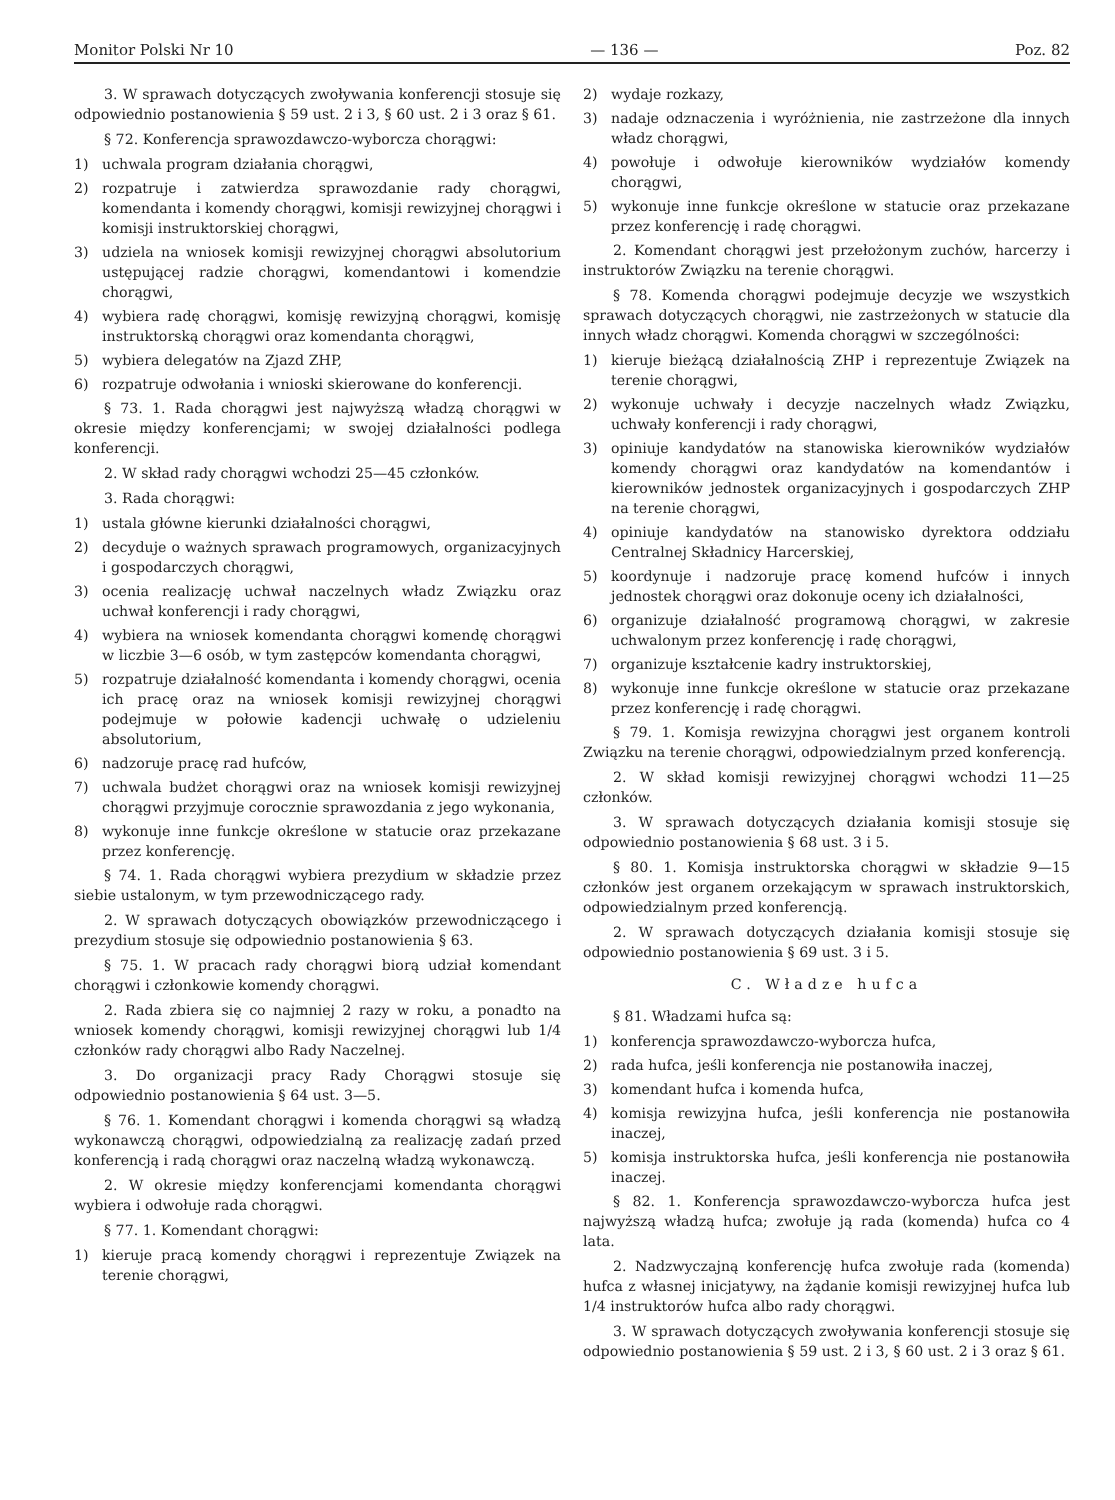Monitor Polski Nr 10 — 136 — Poz. 82
3. W sprawach dotyczących zwoływania konferencji stosuje się odpowiednio postanowienia § 59 ust. 2 i 3, § 60 ust. 2 i 3 oraz § 61.
§ 72. Konferencja sprawozdawczo-wyborcza chorągwi:
1) uchwala program działania chorągwi,
2) rozpatruje i zatwierdza sprawozdanie rady chorągwi, komendanta i komendy chorągwi, komisji rewizyjnej chorągwi i komisji instruktorskiej chorągwi,
3) udziela na wniosek komisji rewizyjnej chorągwi absolutorium ustępującej radzie chorągwi, komendantowi i komendzie chorągwi,
4) wybiera radę chorągwi, komisję rewizyjną chorągwi, komisję instruktorską chorągwi oraz komendanta chorągwi,
5) wybiera delegatów na Zjazd ZHP,
6) rozpatruje odwołania i wnioski skierowane do konferencji.
§ 73. 1. Rada chorągwi jest najwyższą władzą chorągwi w okresie między konferencjami; w swojej działalności podlega konferencji.
2. W skład rady chorągwi wchodzi 25—45 członków.
3. Rada chorągwi:
1) ustala główne kierunki działalności chorągwi,
2) decyduje o ważnych sprawach programowych, organizacyjnych i gospodarczych chorągwi,
3) ocenia realizację uchwał naczelnych władz Związku oraz uchwał konferencji i rady chorągwi,
4) wybiera na wniosek komendanta chorągwi komendę chorągwi w liczbie 3—6 osób, w tym zastępców komendanta chorągwi,
5) rozpatruje działalność komendanta i komendy chorągwi, ocenia ich pracę oraz na wniosek komisji rewizyjnej chorągwi podejmuje w połowie kadencji uchwałę o udzieleniu absolutorium,
6) nadzoruje pracę rad hufców,
7) uchwala budżet chorągwi oraz na wniosek komisji rewizyjnej chorągwi przyjmuje corocznie sprawozdania z jego wykonania,
8) wykonuje inne funkcje określone w statucie oraz przekazane przez konferencję.
§ 74. 1. Rada chorągwi wybiera prezydium w składzie przez siebie ustalonym, w tym przewodniczącego rady.
2. W sprawach dotyczących obowiązków przewodniczącego i prezydium stosuje się odpowiednio postanowienia § 63.
§ 75. 1. W pracach rady chorągwi biorą udział komendant chorągwi i członkowie komendy chorągwi.
2. Rada zbiera się co najmniej 2 razy w roku, a ponadto na wniosek komendy chorągwi, komisji rewizyjnej chorągwi lub 1/4 członków rady chorągwi albo Rady Naczelnej.
3. Do organizacji pracy Rady Chorągwi stosuje się odpowiednio postanowienia § 64 ust. 3—5.
§ 76. 1. Komendant chorągwi i komenda chorągwi są władzą wykonawczą chorągwi, odpowiedzialną za realizację zadań przed konferencją i radą chorągwi oraz naczelną władzą wykonawczą.
2. W okresie między konferencjami komendanta chorągwi wybiera i odwołuje rada chorągwi.
§ 77. 1. Komendant chorągwi:
1) kieruje pracą komendy chorągwi i reprezentuje Związek na terenie chorągwi,
2) wydaje rozkazy,
3) nadaje odznaczenia i wyróżnienia, nie zastrzeżone dla innych władz chorągwi,
4) powołuje i odwołuje kierowników wydziałów komendy chorągwi,
5) wykonuje inne funkcje określone w statucie oraz przekazane przez konferencję i radę chorągwi.
2. Komendant chorągwi jest przełożonym zuchów, harcerzy i instruktorów Związku na terenie chorągwi.
§ 78. Komenda chorągwi podejmuje decyzje we wszystkich sprawach dotyczących chorągwi, nie zastrzeżonych w statucie dla innych władz chorągwi. Komenda chorągwi w szczególności:
1) kieruje bieżącą działalnością ZHP i reprezentuje Związek na terenie chorągwi,
2) wykonuje uchwały i decyzje naczelnych władz Związku, uchwały konferencji i rady chorągwi,
3) opiniuje kandydatów na stanowiska kierowników wydziałów komendy chorągwi oraz kandydatów na komendantów i kierowników jednostek organizacyjnych i gospodarczych ZHP na terenie chorągwi,
4) opiniuje kandydatów na stanowisko dyrektora oddziału Centralnej Składnicy Harcerskiej,
5) koordynuje i nadzoruje pracę komend hufców i innych jednostek chorągwi oraz dokonuje oceny ich działalności,
6) organizuje działalność programową chorągwi, w zakresie uchwalonym przez konferencję i radę chorągwi,
7) organizuje kształcenie kadry instruktorskiej,
8) wykonuje inne funkcje określone w statucie oraz przekazane przez konferencję i radę chorągwi.
§ 79. 1. Komisja rewizyjna chorągwi jest organem kontroli Związku na terenie chorągwi, odpowiedzialnym przed konferencją.
2. W skład komisji rewizyjnej chorągwi wchodzi 11—25 członków.
3. W sprawach dotyczących działania komisji stosuje się odpowiednio postanowienia § 68 ust. 3 i 5.
§ 80. 1. Komisja instruktorska chorągwi w składzie 9—15 członków jest organem orzekającym w sprawach instruktorskich, odpowiedzialnym przed konferencją.
2. W sprawach dotyczących działania komisji stosuje się odpowiednio postanowienia § 69 ust. 3 i 5.
C. Władze hufca
§ 81. Władzami hufca są:
1) konferencja sprawozdawczo-wyborcza hufca,
2) rada hufca, jeśli konferencja nie postanowiła inaczej,
3) komendant hufca i komenda hufca,
4) komisja rewizyjna hufca, jeśli konferencja nie postanowiła inaczej,
5) komisja instruktorska hufca, jeśli konferencja nie postanowiła inaczej.
§ 82. 1. Konferencja sprawozdawczo-wyborcza hufca jest najwyższą władzą hufca; zwołuje ją rada (komenda) hufca co 4 lata.
2. Nadzwyczajną konferencję hufca zwołuje rada (komenda) hufca z własnej inicjatywy, na żądanie komisji rewizyjnej hufca lub 1/4 instruktorów hufca albo rady chorągwi.
3. W sprawach dotyczących zwoływania konferencji stosuje się odpowiednio postanowienia § 59 ust. 2 i 3, § 60 ust. 2 i 3 oraz § 61.